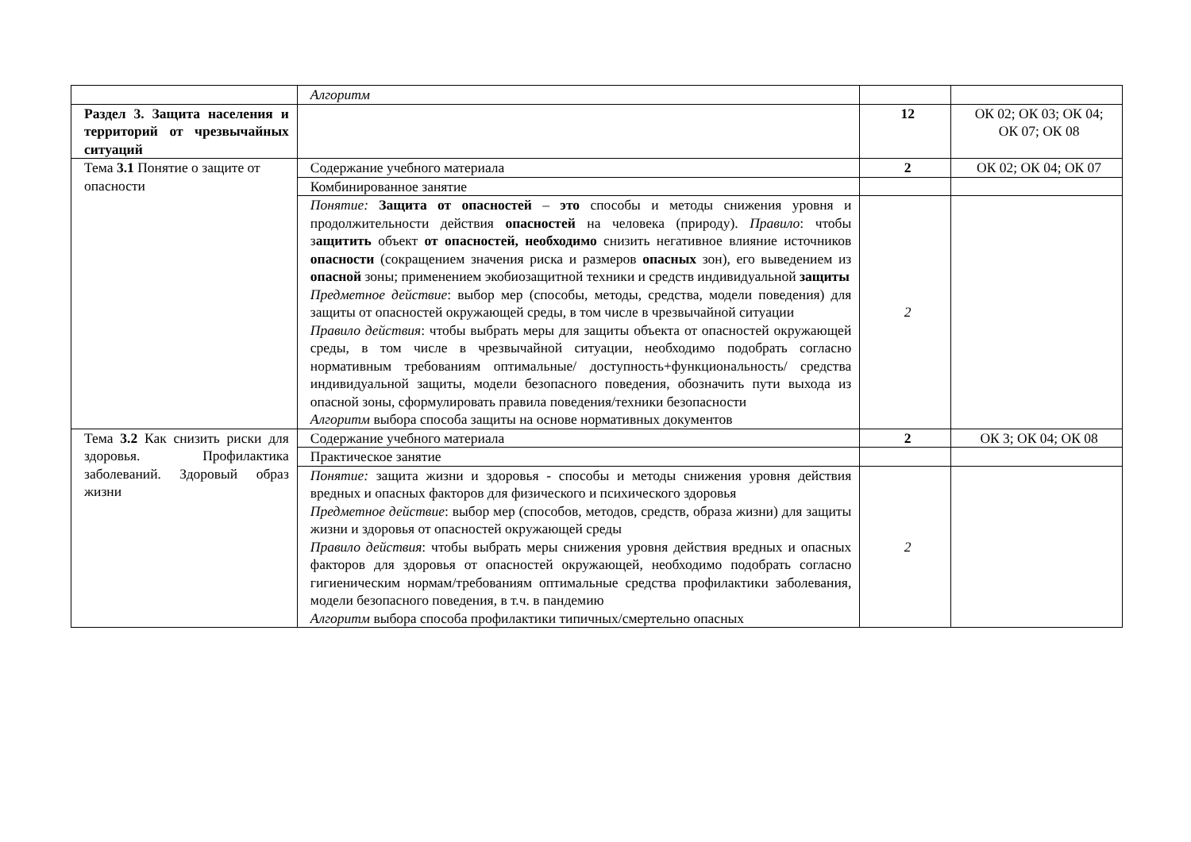| | Алгоритм | | |
| Раздел 3. Защита населения и территорий от чрезвычайных ситуаций | | 12 | ОК 02; ОК 03; ОК 04; ОК 07; ОК 08 |
| Тема 3.1 Понятие о защите от опасности | Содержание учебного материала | 2 | ОК 02; ОК 04; ОК 07 |
| | Комбинированное занятие | | |
| | Понятие: Защита от опасностей – это способы и методы снижения уровня и продолжительности действия опасностей на человека (природу). Правило : чтобы з ащитить объект от опасностей, необходимо снизить негативное влияние источников опасности (сокращением значения риска и размеров опасных зон), его выведением из опасной зоны; применением экобиозащитной техники и средств индивидуальной защиты Предметное действие : выбор мер (способы, методы, средства, модели поведения) для защиты от опасностей окружающей среды, в том числе в чрезвычайной ситуации Правило действия : чтобы выбрать меры для защиты объекта от опасностей окружающей среды, в том числе в чрезвычайной ситуации, необходимо подобрать согласно нормативным требованиям оптимальные/ доступность+функциональность/ средства индивидуальной защиты, модели безопасного поведения, обозначить пути выхода из опасной зоны, сформулировать правила поведения/техники безопасности Алгоритм выбора способа защиты на основе нормативных документов | 2 | |
| Тема 3.2 Как снизить риски для здоровья. Профилактика заболеваний. Здоровый образ жизни | Содержание учебного материала | 2 | ОК 3; ОК 04; ОК 08 |
| | Практическое занятие | | |
| | Понятие: защита жизни и здоровья - способы и методы снижения уровня действия вредных и опасных факторов для физического и психического здоровья Предметное действие : выбор мер (способов, методов, средств, образа жизни) для защиты жизни и здоровья от опасностей окружающей среды Правило действия : чтобы выбрать меры снижения уровня действия вредных и опасных факторов для здоровья от опасностей окружающей, необходимо подобрать согласно гигиеническим нормам/требованиям оптимальные средства профилактики заболевания, модели безопасного поведения, в т.ч. в пандемию Алгоритм выбора способа профилактики типичных/смертельно опасных | 2 | |